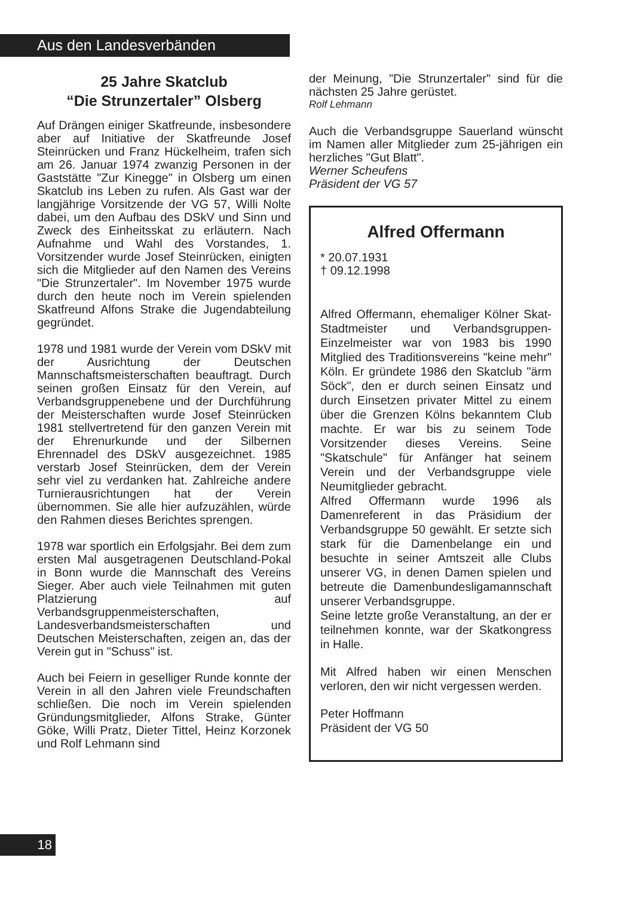Aus den Landesverbänden
25 Jahre Skatclub
“Die Strunzertaler” Olsberg
Auf Drängen einiger Skatfreunde, insbesondere aber auf Initiative der Skatfreunde Josef Steinrücken und Franz Hückelheim, trafen sich am 26. Januar 1974 zwanzig Personen in der Gaststätte "Zur Kinegge" in Olsberg um einen Skatclub ins Leben zu rufen. Als Gast war der langjährige Vorsitzende der VG 57, Willi Nolte dabei, um den Aufbau des DSkV und Sinn und Zweck des Einheitsskat zu erläutern. Nach Aufnahme und Wahl des Vorstandes, 1. Vorsitzender wurde Josef Steinrücken, einigten sich die Mitglieder auf den Namen des Vereins "Die Strunzertaler". Im November 1975 wurde durch den heute noch im Verein spielenden Skatfreund Alfons Strake die Jugendabteilung gegründet.
1978 und 1981 wurde der Verein vom DSkV mit der Ausrichtung der Deutschen Mannschaftsmeisterschaften beauftragt. Durch seinen großen Einsatz für den Verein, auf Verbandsgruppenebene und der Durchführung der Meisterschaften wurde Josef Steinrücken 1981 stellvertretend für den ganzen Verein mit der Ehrenurkunde und der Silbernen Ehrennadel des DSkV ausgezeichnet. 1985 verstarb Josef Steinrücken, dem der Verein sehr viel zu verdanken hat. Zahlreiche andere Turnierausrichtungen hat der Verein übernommen. Sie alle hier aufzuzählen, würde den Rahmen dieses Berichtes sprengen.
1978 war sportlich ein Erfolgsjahr. Bei dem zum ersten Mal ausgetragenen Deutschland-Pokal in Bonn wurde die Mannschaft des Vereins Sieger. Aber auch viele Teilnahmen mit guten Platzierung auf Verbandsgruppenmeisterschaften, Landesverbandsmeisterschaften und Deutschen Meisterschaften, zeigen an, das der Verein gut in "Schuss" ist.
Auch bei Feiern in geselliger Runde konnte der Verein in all den Jahren viele Freundschaften schließen. Die noch im Verein spielenden Gründungsmitglieder, Alfons Strake, Günter Göke, Willi Pratz, Dieter Tittel, Heinz Korzonek und Rolf Lehmann sind
der Meinung, "Die Strunzertaler" sind für die nächsten 25 Jahre gerüstet.
Rolf Lehmann
Auch die Verbandsgruppe Sauerland wünscht im Namen aller Mitglieder zum 25-jährigen ein herzliches "Gut Blatt".
Werner Scheufens
Präsident der VG 57
Alfred Offermann
* 20.07.1931
† 09.12.1998
Alfred Offermann, ehemaliger Kölner Skat-Stadtmeister und Verbandsgruppen-Einzelmeister war von 1983 bis 1990 Mitglied des Traditionsvereins "keine mehr" Köln. Er gründete 1986 den Skatclub "ärm Söck", den er durch seinen Einsatz und durch Einsetzen privater Mittel zu einem über die Grenzen Kölns bekanntem Club machte. Er war bis zu seinem Tode Vorsitzender dieses Vereins. Seine "Skatschule" für Anfänger hat seinem Verein und der Verbandsgruppe viele Neumitglieder gebracht.
Alfred Offermann wurde 1996 als Damenreferent in das Präsidium der Verbandsgruppe 50 gewählt. Er setzte sich stark für die Damenbelange ein und besuchte in seiner Amtszeit alle Clubs unserer VG, in denen Damen spielen und betreute die Damenbundesligamannschaft unserer Verbandsgruppe.
Seine letzte große Veranstaltung, an der er teilnehmen konnte, war der Skatkongress in Halle.
Mit Alfred haben wir einen Menschen verloren, den wir nicht vergessen werden.
Peter Hoffmann
Präsident der VG 50
18